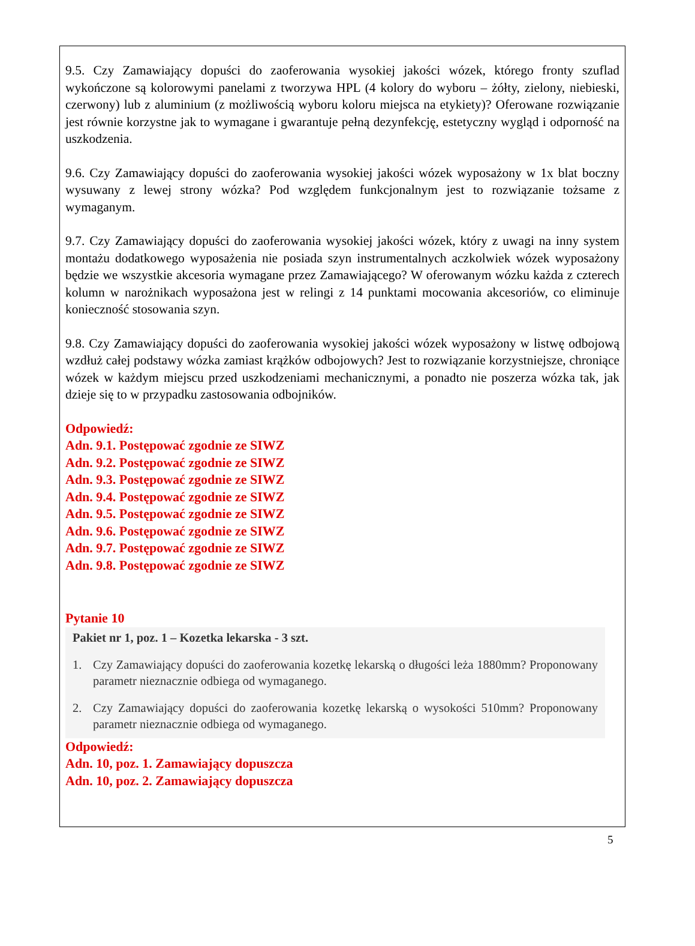9.5. Czy Zamawiający dopuści do zaoferowania wysokiej jakości wózek, którego fronty szuflad wykończone są kolorowymi panelami z tworzywa HPL (4 kolory do wyboru – żółty, zielony, niebieski, czerwony) lub z aluminium (z możliwością wyboru koloru miejsca na etykiety)? Oferowane rozwiązanie jest równie korzystne jak to wymagane i gwarantuje pełną dezynfekcję, estetyczny wygląd i odporność na uszkodzenia.
9.6. Czy Zamawiający dopuści do zaoferowania wysokiej jakości wózek wyposażony w 1x blat boczny wysuwany z lewej strony wózka? Pod względem funkcjonalnym jest to rozwiązanie tożsame z wymaganym.
9.7. Czy Zamawiający dopuści do zaoferowania wysokiej jakości wózek, który z uwagi na inny system montażu dodatkowego wyposażenia nie posiada szyn instrumentalnych aczkolwiek wózek wyposażony będzie we wszystkie akcesoria wymagane przez Zamawiającego? W oferowanym wózku każda z czterech kolumn w narożnikach wyposażona jest w relingi z 14 punktami mocowania akcesoriów, co eliminuje konieczność stosowania szyn.
9.8. Czy Zamawiający dopuści do zaoferowania wysokiej jakości wózek wyposażony w listwę odbojową wzdłuż całej podstawy wózka zamiast krążków odbojowych? Jest to rozwiązanie korzystniejsze, chroniące wózek w każdym miejscu przed uszkodzeniami mechanicznymi, a ponadto nie poszerza wózka tak, jak dzieje się to w przypadku zastosowania odbojników.
Odpowiedź:
Adn. 9.1. Postępować zgodnie ze SIWZ
Adn. 9.2. Postępować zgodnie ze SIWZ
Adn. 9.3. Postępować zgodnie ze SIWZ
Adn. 9.4. Postępować zgodnie ze SIWZ
Adn. 9.5. Postępować zgodnie ze SIWZ
Adn. 9.6. Postępować zgodnie ze SIWZ
Adn. 9.7. Postępować zgodnie ze SIWZ
Adn. 9.8. Postępować zgodnie ze SIWZ
Pytanie 10
Pakiet nr 1, poz. 1 – Kozetka lekarska - 3 szt.
1. Czy Zamawiający dopuści do zaoferowania kozetkę lekarską o długości leża 1880mm? Proponowany parametr nieznacznie odbiega od wymaganego.
2. Czy Zamawiający dopuści do zaoferowania kozetkę lekarską o wysokości 510mm? Proponowany parametr nieznacznie odbiega od wymaganego.
Odpowiedź:
Adn. 10, poz. 1. Zamawiający dopuszcza
Adn. 10, poz. 2. Zamawiający dopuszcza
5